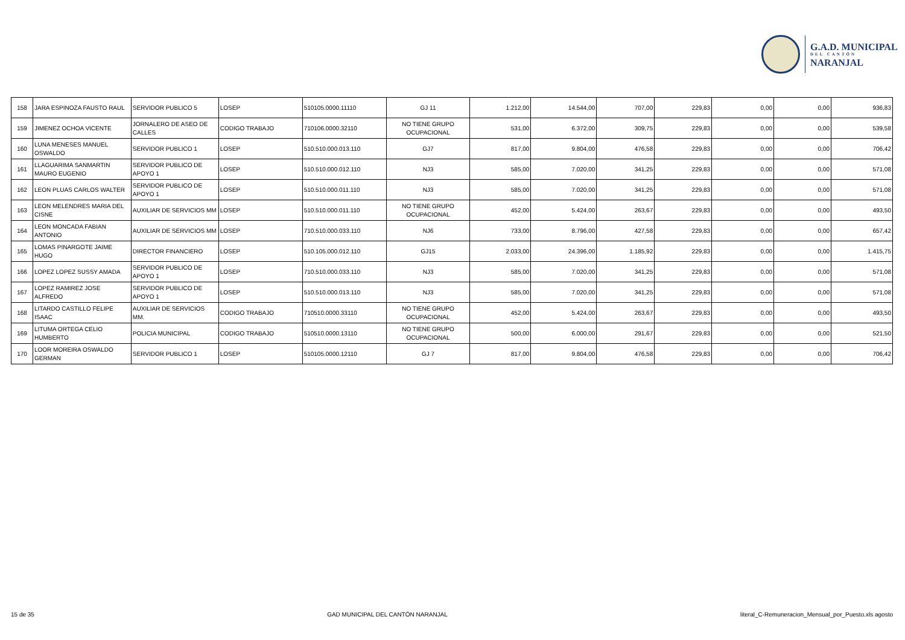G.A.D. MUNICIPAL
DEL CANTÓN
NARANJAL
| 158 | JARA ESPINOZA FAUSTO RAUL | SERVIDOR PUBLICO 5 | LOSEP | 510105.0000.11110 | GJ 11 | 1.212,00 | 14.544,00 | 707,00 | 229,83 | 0,00 | 0,00 | 936,83 |
| 159 | JIMENEZ OCHOA VICENTE | JORNALERO DE ASEO DE CALLES | CODIGO TRABAJO | 710106.0000.32110 | NO TIENE GRUPO OCUPACIONAL | 531,00 | 6.372,00 | 309,75 | 229,83 | 0,00 | 0,00 | 539,58 |
| 160 | LUNA MENESES MANUEL OSWALDO | SERVIDOR PUBLICO 1 | LOSEP | 510.510.000.013.110 | GJ7 | 817,00 | 9.804,00 | 476,58 | 229,83 | 0,00 | 0,00 | 706,42 |
| 161 | LLAGUARIMA SANMARTIN MAURO EUGENIO | SERVIDOR PUBLICO DE APOYO 1 | LOSEP | 510.510.000.012.110 | NJ3 | 585,00 | 7.020,00 | 341,25 | 229,83 | 0,00 | 0,00 | 571,08 |
| 162 | LEON PLUAS CARLOS WALTER | SERVIDOR PUBLICO DE APOYO 1 | LOSEP | 510.510.000.011.110 | NJ3 | 585,00 | 7.020,00 | 341,25 | 229,83 | 0,00 | 0,00 | 571,08 |
| 163 | LEON MELENDRES MARIA DEL CISNE | AUXILIAR DE SERVICIOS MM | LOSEP | 510.510.000.011.110 | NO TIENE GRUPO OCUPACIONAL | 452,00 | 5.424,00 | 263,67 | 229,83 | 0,00 | 0,00 | 493,50 |
| 164 | LEON MONCADA FABIAN ANTONIO | AUXILIAR DE SERVICIOS MM | LOSEP | 710.510.000.033.110 | NJ6 | 733,00 | 8.796,00 | 427,58 | 229,83 | 0,00 | 0,00 | 657,42 |
| 165 | LOMAS PINARGOTE JAIME HUGO | DIRECTOR FINANCIERO | LOSEP | 510.105.000.012.110 | GJ15 | 2.033,00 | 24.396,00 | 1.185,92 | 229,83 | 0,00 | 0,00 | 1.415,75 |
| 166 | LOPEZ LOPEZ SUSSY AMADA | SERVIDOR PUBLICO DE APOYO 1 | LOSEP | 710.510.000.033.110 | NJ3 | 585,00 | 7.020,00 | 341,25 | 229,83 | 0,00 | 0,00 | 571,08 |
| 167 | LOPEZ RAMIREZ JOSE ALFREDO | SERVIDOR PUBLICO DE APOYO 1 | LOSEP | 510.510.000.013.110 | NJ3 | 585,00 | 7.020,00 | 341,25 | 229,83 | 0,00 | 0,00 | 571,08 |
| 168 | LITARDO CASTILLO FELIPE ISAAC | AUXILIAR DE SERVICIOS MM. | CODIGO TRABAJO | 710510.0000.33110 | NO TIENE GRUPO OCUPACIONAL | 452,00 | 5.424,00 | 263,67 | 229,83 | 0,00 | 0,00 | 493,50 |
| 169 | LITUMA ORTEGA CELIO HUMBERTO | POLICIA MUNICIPAL | CODIGO TRABAJO | 510510.0000.13110 | NO TIENE GRUPO OCUPACIONAL | 500,00 | 6.000,00 | 291,67 | 229,83 | 0,00 | 0,00 | 521,50 |
| 170 | LOOR MOREIRA OSWALDO GERMAN | SERVIDOR PUBLICO 1 | LOSEP | 510105.0000.12110 | GJ 7 | 817,00 | 9.804,00 | 476,58 | 229,83 | 0,00 | 0,00 | 706,42 |
15 de 35 GAD MUNICIPAL DEL CANTÓN NARANJAL literal_C-Remuneracion_Mensual_por_Puesto.xls agosto